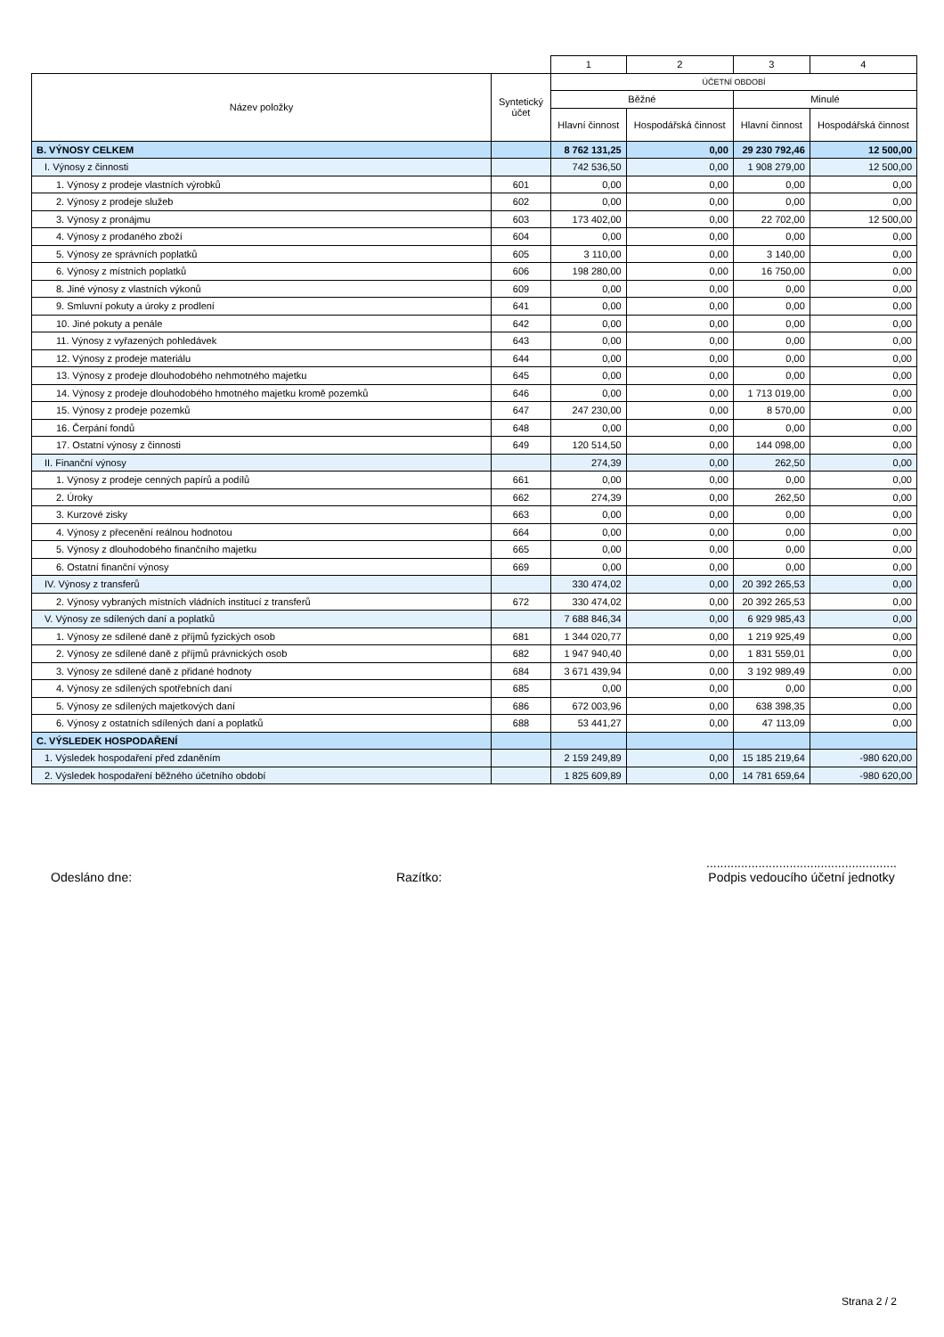| | | 1 | 2 | 3 | 4 |
| Název položky | Syntetický účet | ÚČETNÍ OBDOBÍ | | | |
| | | Běžné | | Minulé | |
| | | Hlavní činnost | Hospodářská činnost | Hlavní činnost | Hospodářská činnost |
| B. VÝNOSY CELKEM | | 8 762 131,25 | 0,00 | 29 230 792,46 | 12 500,00 |
| I. Výnosy z činnosti | | 742 536,50 | 0,00 | 1 908 279,00 | 12 500,00 |
| 1. Výnosy z prodeje vlastních výrobků | 601 | 0,00 | 0,00 | 0,00 | 0,00 |
| 2. Výnosy z prodeje služeb | 602 | 0,00 | 0,00 | 0,00 | 0,00 |
| 3. Výnosy z pronájmu | 603 | 173 402,00 | 0,00 | 22 702,00 | 12 500,00 |
| 4. Výnosy z prodaného zboží | 604 | 0,00 | 0,00 | 0,00 | 0,00 |
| 5. Výnosy ze správních poplatků | 605 | 3 110,00 | 0,00 | 3 140,00 | 0,00 |
| 6. Výnosy z místních poplatků | 606 | 198 280,00 | 0,00 | 16 750,00 | 0,00 |
| 8. Jiné výnosy z vlastních výkonů | 609 | 0,00 | 0,00 | 0,00 | 0,00 |
| 9. Smluvní pokuty a úroky z prodlení | 641 | 0,00 | 0,00 | 0,00 | 0,00 |
| 10. Jiné pokuty a penále | 642 | 0,00 | 0,00 | 0,00 | 0,00 |
| 11. Výnosy z vyřazených pohledávek | 643 | 0,00 | 0,00 | 0,00 | 0,00 |
| 12. Výnosy z prodeje materiálu | 644 | 0,00 | 0,00 | 0,00 | 0,00 |
| 13. Výnosy z prodeje dlouhodobého nehmotného majetku | 645 | 0,00 | 0,00 | 0,00 | 0,00 |
| 14. Výnosy z prodeje dlouhodobého hmotného majetku kromě pozemků | 646 | 0,00 | 0,00 | 1 713 019,00 | 0,00 |
| 15. Výnosy z prodeje pozemků | 647 | 247 230,00 | 0,00 | 8 570,00 | 0,00 |
| 16. Čerpání fondů | 648 | 0,00 | 0,00 | 0,00 | 0,00 |
| 17. Ostatní výnosy z činnosti | 649 | 120 514,50 | 0,00 | 144 098,00 | 0,00 |
| II. Finanční výnosy | | 274,39 | 0,00 | 262,50 | 0,00 |
| 1. Výnosy z prodeje cenných papírů a podílů | 661 | 0,00 | 0,00 | 0,00 | 0,00 |
| 2. Úroky | 662 | 274,39 | 0,00 | 262,50 | 0,00 |
| 3. Kurzové zisky | 663 | 0,00 | 0,00 | 0,00 | 0,00 |
| 4. Výnosy z přecenění reálnou hodnotou | 664 | 0,00 | 0,00 | 0,00 | 0,00 |
| 5. Výnosy z dlouhodobého finančního majetku | 665 | 0,00 | 0,00 | 0,00 | 0,00 |
| 6. Ostatní finanční výnosy | 669 | 0,00 | 0,00 | 0,00 | 0,00 |
| IV. Výnosy z transferů | | 330 474,02 | 0,00 | 20 392 265,53 | 0,00 |
| 2. Výnosy vybraných místních vládních institucí z transferů | 672 | 330 474,02 | 0,00 | 20 392 265,53 | 0,00 |
| V. Výnosy ze sdílených daní a poplatků | | 7 688 846,34 | 0,00 | 6 929 985,43 | 0,00 |
| 1. Výnosy ze sdílené daně z příjmů fyzických osob | 681 | 1 344 020,77 | 0,00 | 1 219 925,49 | 0,00 |
| 2. Výnosy ze sdílené daně z příjmů právnických osob | 682 | 1 947 940,40 | 0,00 | 1 831 559,01 | 0,00 |
| 3. Výnosy ze sdílené daně z přidané hodnoty | 684 | 3 671 439,94 | 0,00 | 3 192 989,49 | 0,00 |
| 4. Výnosy ze sdílených spotřebních daní | 685 | 0,00 | 0,00 | 0,00 | 0,00 |
| 5. Výnosy ze sdílených majetkových daní | 686 | 672 003,96 | 0,00 | 638 398,35 | 0,00 |
| 6. Výnosy z ostatních sdílených daní a poplatků | 688 | 53 441,27 | 0,00 | 47 113,09 | 0,00 |
| C. VÝSLEDEK HOSPODAŘENÍ | | | | | |
| 1. Výsledek hospodaření před zdaněním | | 2 159 249,89 | 0,00 | 15 185 219,64 | -980 620,00 |
| 2. Výsledek hospodaření běžného účetního období | | 1 825 609,89 | 0,00 | 14 781 659,64 | -980 620,00 |
Odesláno dne: Razítko:.......................................................
Podpis vedoucího účetní jednotky
Strana 2 / 2